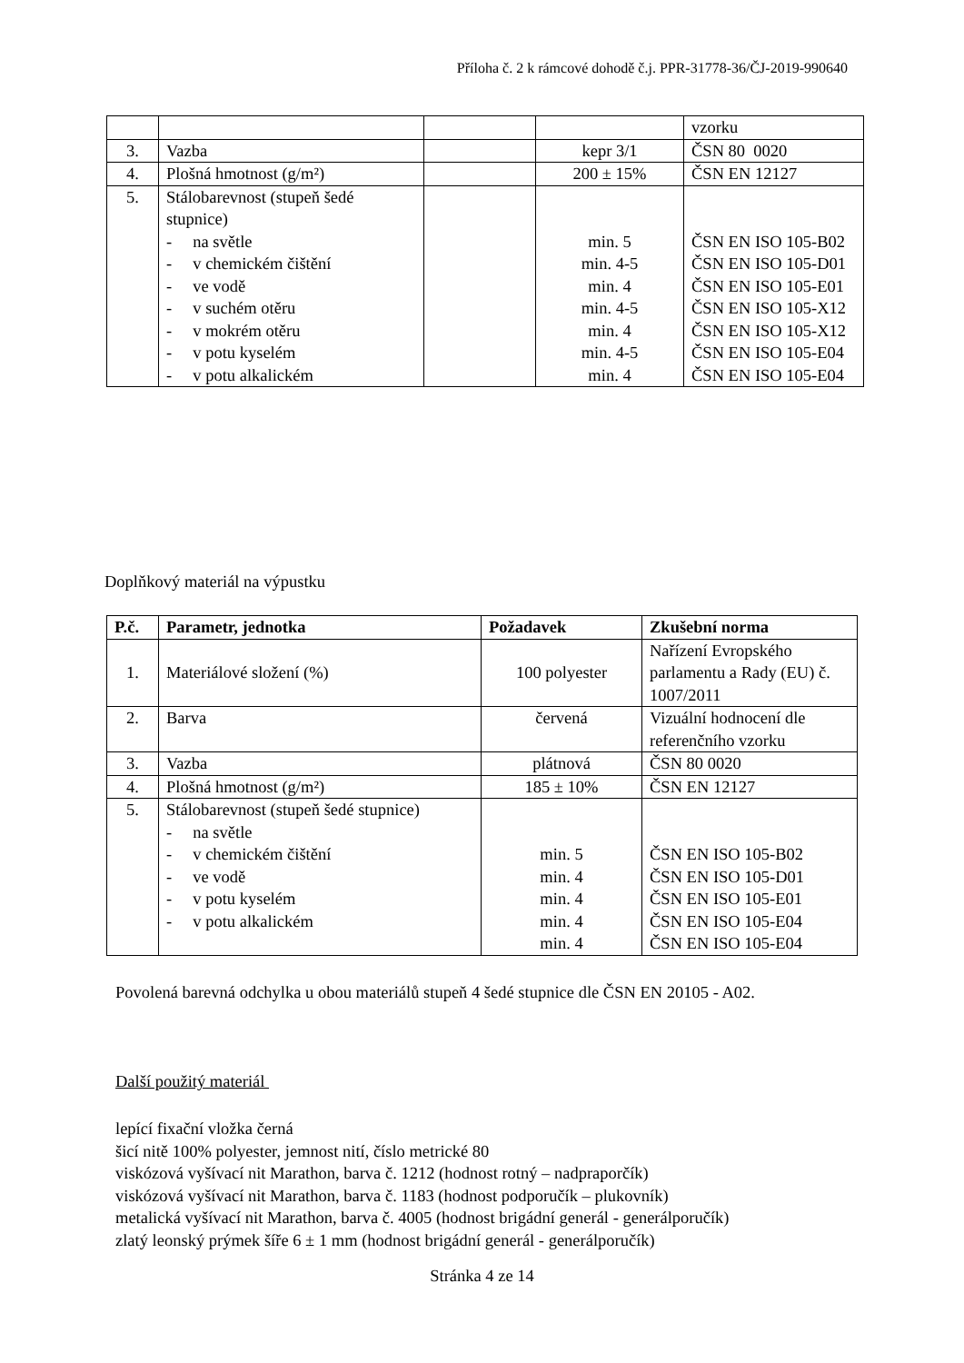Příloha č. 2 k rámcové dohodě č.j. PPR-31778-36/ČJ-2019-990640
| | | | | vzorku |
| 3. | Vazba | | kepr 3/1 | ČSN 80 0020 |
| 4. | Plošná hmotnost (g/m²) | | 200 ± 15% | ČSN EN 12127 |
| 5. | Stálobarevnost (stupeň šedé stupnice) - na světle - v chemickém čištění - ve vodě - v suchém otěru - v mokrém otěru - v potu kyselém - v potu alkalickém | | min. 5 min. 4-5 min. 4 min. 4-5 min. 4 min. 4-5 min. 4 | ČSN EN ISO 105-B02 ČSN EN ISO 105-D01 ČSN EN ISO 105-E01 ČSN EN ISO 105-X12 ČSN EN ISO 105-X12 ČSN EN ISO 105-E04 ČSN EN ISO 105-E04 |
Doplňkový materiál na výpustku
| P.č. | Parametr, jednotka | Požadavek | Zkušební norma |
| --- | --- | --- | --- |
| 1. | Materiálové složení (%) | 100 polyester | Nařízení Evropského parlamentu a Rady (EU) č. 1007/2011 |
| 2. | Barva | červená | Vizuální hodnocení dle referenčního vzorku |
| 3. | Vazba | plátnová | ČSN 80 0020 |
| 4. | Plošná hmotnost (g/m²) | 185 ± 10% | ČSN EN 12127 |
| 5. | Stálobarevnost (stupeň šedé stupnice) - na světle - v chemickém čištění - ve vodě - v potu kyselém - v potu alkalickém | min. 5 min. 4 min. 4 min. 4 min. 4 | ČSN EN ISO 105-B02 ČSN EN ISO 105-D01 ČSN EN ISO 105-E01 ČSN EN ISO 105-E04 ČSN EN ISO 105-E04 |
Povolená barevná odchylka u obou materiálů stupeň 4 šedé stupnice dle ČSN EN 20105 - A02.
Další použitý materiál
lepící fixační vložka černá
šicí nitě 100% polyester, jemnost nití, číslo metrické 80
viskózová vyšívací nit Marathon, barva č. 1212 (hodnost rotný – nadpraporčík)
viskózová vyšívací nit Marathon, barva č. 1183 (hodnost podporučík – plukovník)
metalická vyšívací nit Marathon, barva č. 4005 (hodnost brigádní generál - generálporučík)
zlatý leonský prýmek šíře 6 ± 1 mm (hodnost brigádní generál - generálporučík)
Stránka 4 ze 14